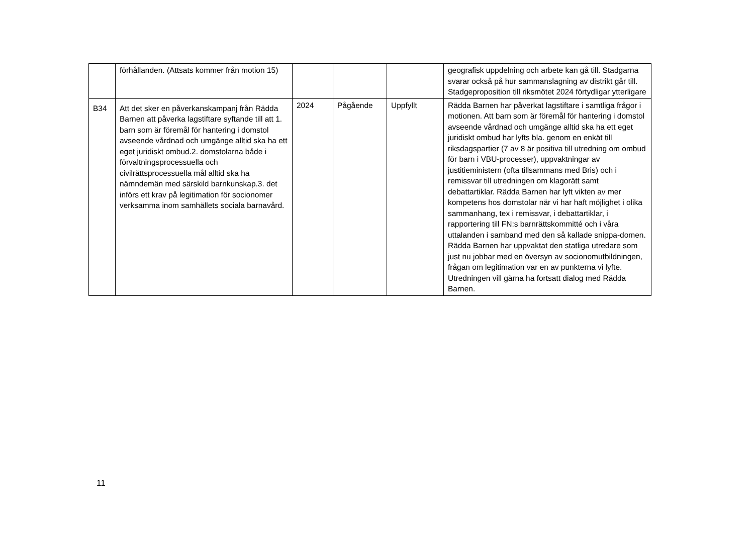| | förhållanden. (Attsats kommer från motion 15) | | | | geografisk uppdelning och arbete kan gå till. Stadgarna svarar också på hur sammanslagning av distrikt går till. Stadgeproposition till riksmötet 2024 förtydligar ytterligare |
| B34 | Att det sker en påverkanskampanj från Rädda Barnen att påverka lagstiftare syftande till att 1. barn som är föremål för hantering i domstol avseende vårdnad och umgänge alltid ska ha ett eget juridiskt ombud.2. domstolarna både i förvaltningsprocessuella och civilrättsprocessuella mål alltid ska ha nämndemän med särskild barnkunskap.3. det införs ett krav på legitimation för socionomer verksamma inom samhällets sociala barnavård. | 2024 | Pågående | Uppfyllt | Rädda Barnen har påverkat lagstiftare i samtliga frågor i motionen. Att barn som är föremål för hantering i domstol avseende vårdnad och umgänge alltid ska ha ett eget juridiskt ombud har lyfts bla. genom en enkät till riksdagspartier (7 av 8 är positiva till utredning om ombud för barn i VBU-processer), uppvaktningar av justitieministern (ofta tillsammans med Bris) och i remissvar till utredningen om klagorätt samt debattartiklar. Rädda Barnen har lyft vikten av mer kompetens hos domstolar när vi har haft möjlighet i olika sammanhang, tex i remissvar, i debattartiklar, i rapportering till FN:s barnrättskommitté och i våra uttalanden i samband med den så kallade snippa-domen. Rädda Barnen har uppvaktat den statliga utredare som just nu jobbar med en översyn av socionomutbildningen, frågan om legitimation var en av punkterna vi lyfte. Utredningen vill gärna ha fortsatt dialog med Rädda Barnen. |
11